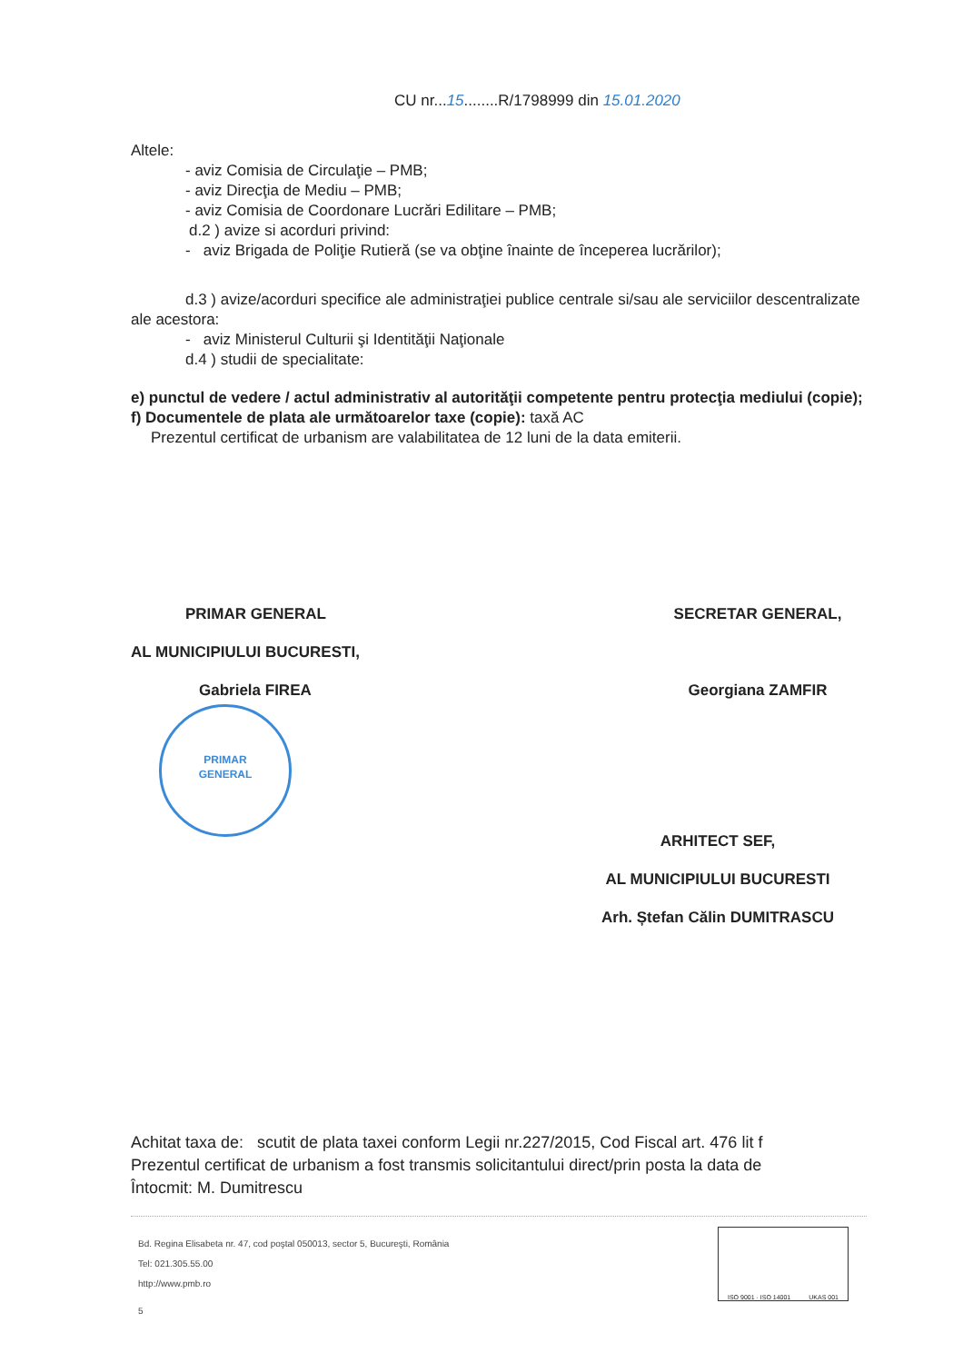CU nr...15........R/1798999 din 15.01.2020
Altele:
- aviz Comisia de Circulaţie – PMB;
- aviz Direcţia de Mediu – PMB;
- aviz Comisia de Coordonare Lucrări Edilitare – PMB;
d.2 ) avize si acorduri privind:
- aviz Brigada de Poliţie Rutieră (se va obţine înainte de începerea lucrărilor);
d.3 ) avize/acorduri specifice ale administraţiei publice centrale si/sau ale serviciilor descentralizate ale acestora:
- aviz Ministerul Culturii şi Identităţii Naţionale
d.4 ) studii de specialitate:
e) punctul de vedere / actul administrativ al autorităţii competente pentru protecţia mediului (copie);
f) Documentele de plata ale următoarelor taxe (copie): taxă AC
Prezentul certificat de urbanism are valabilitatea de 12 luni de la data emiterii.
PRIMAR GENERAL
AL MUNICIPIULUI BUCURESTI,
Gabriela FIREA
SECRETAR GENERAL,
Georgiana ZAMFIR
PRIMAR
GENERAL
ARHITECT SEF,
AL MUNICIPIULUI BUCURESTI
Arh. Ștefan Călin DUMITRASCU
Achitat taxa de: scutit de plata taxei conform Legii nr.227/2015, Cod Fiscal art. 476 lit f
Prezentul certificat de urbanism a fost transmis solicitantului direct/prin posta la data de
Întocmit: M. Dumitrescu
Bd. Regina Elisabeta nr. 47, cod poştal 050013, sector 5, Bucureşti, România
Tel: 021.305.55.00
http://www.pmb.ro
5
ISO 9001 · ISO 14001 UKAS 001